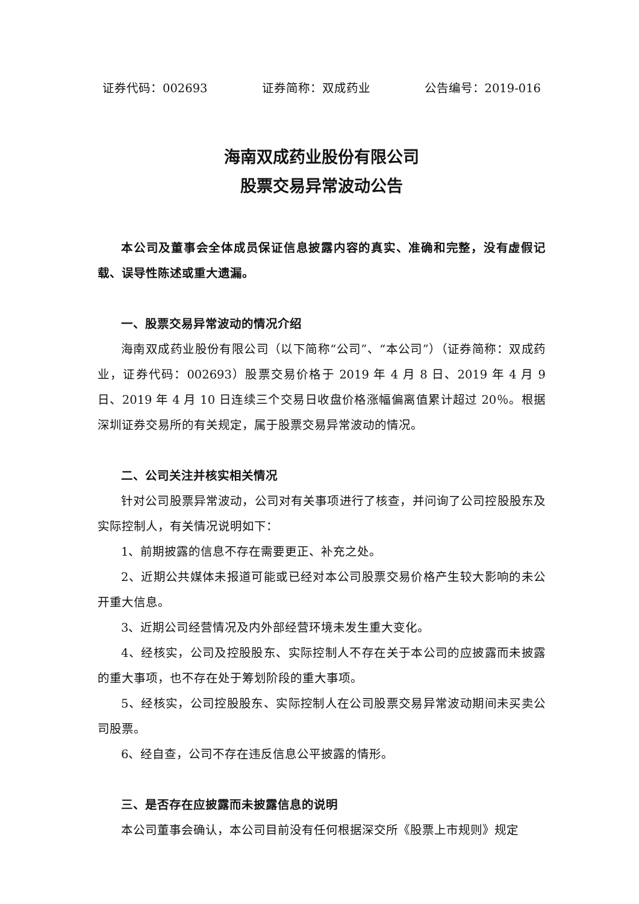证券代码：002693 证券简称：双成药业 公告编号：2019-016
海南双成药业股份有限公司
股票交易异常波动公告
本公司及董事会全体成员保证信息披露内容的真实、准确和完整，没有虚假记载、误导性陈述或重大遗漏。
一、股票交易异常波动的情况介绍
海南双成药业股份有限公司（以下简称“公司”、“本公司”）（证券简称：双成药业，证券代码：002693）股票交易价格于 2019 年 4 月 8 日、2019 年 4 月 9 日、2019 年 4 月 10 日连续三个交易日收盘价格涨幅偏离值累计超过 20％。根据深圳证券交易所的有关规定，属于股票交易异常波动的情况。
二、公司关注并核实相关情况
针对公司股票异常波动，公司对有关事项进行了核查，并问询了公司控股股东及实际控制人，有关情况说明如下：
1、前期披露的信息不存在需要更正、补充之处。
2、近期公共媒体未报道可能或已经对本公司股票交易价格产生较大影响的未公开重大信息。
3、近期公司经营情况及内外部经营环境未发生重大变化。
4、经核实，公司及控股股东、实际控制人不存在关于本公司的应披露而未披露的重大事项，也不存在处于筹划阶段的重大事项。
5、经核实，公司控股股东、实际控制人在公司股票交易异常波动期间未买卖公司股票。
6、经自查，公司不存在违反信息公平披露的情形。
三、是否存在应披露而未披露信息的说明
本公司董事会确认，本公司目前没有任何根据深交所《股票上市规则》规定